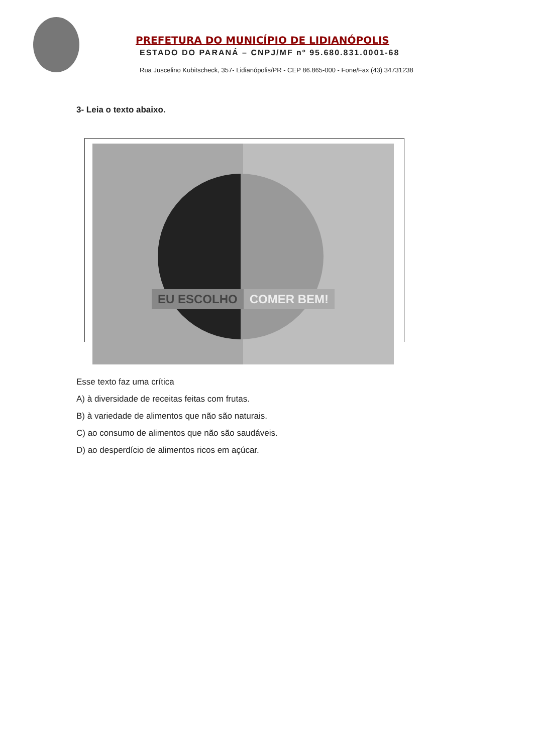PREFETURA DO MUNICÍPIO DE LIDIANÓPOLIS
ESTADO DO PARANÁ – CNPJ/MF nº 95.680.831.0001-68
Rua Juscelino Kubitscheck, 357- Lidianópolis/PR - CEP 86.865-000 - Fone/Fax (43) 34731238
3- Leia o texto abaixo.
EU ESCOLHO COMER BEM!
Esse texto faz uma crítica
A) à diversidade de receitas feitas com frutas.
B) à variedade de alimentos que não são naturais.
C) ao consumo de alimentos que não são saudáveis.
D) ao desperdício de alimentos ricos em açúcar.